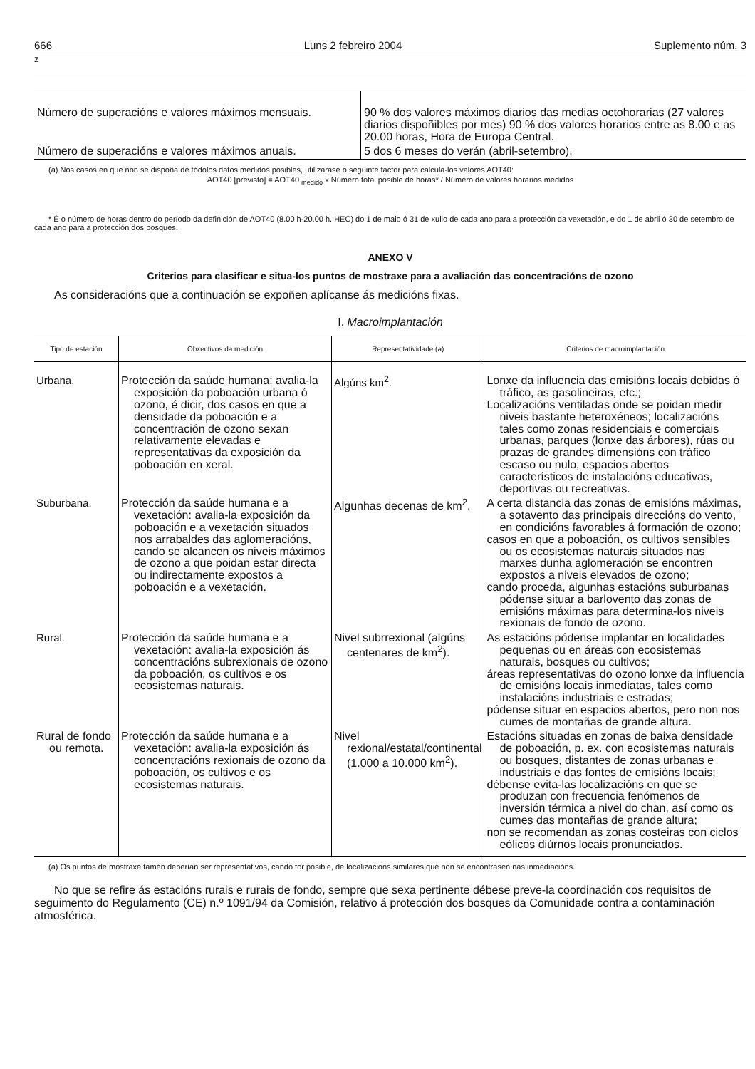666 Luns 2 febreiro 2004 Suplemento núm. 3
z
| Número de superacións e valores máximos mensuais. | 90 % dos valores máximos diarios das medias octohorarias (27 valores diarios dispoñibles por mes) 90 % dos valores horarios entre as 8.00 e as 20.00 horas, Hora de Europa Central. |
| Número de superacións e valores máximos anuais. | 5 dos 6 meses do verán (abril-setembro). |
(a) Nos casos en que non se dispoña de tódolos datos medidos posibles, utilizarase o seguinte factor para calcula-los valores AOT40:
AOT40 [previsto] = AOT40 <sub>medido</sub> x Número total posible de horas* / Número de valores horarios medidos
* É o número de horas dentro do período da definición de AOT40 (8.00 h-20.00 h. HEC) do 1 de maio ó 31 de xullo de cada ano para a protección da vexetación, e do 1 de abril ó 30 de setembro de cada ano para a protección dos bosques.
ANEXO V
Criterios para clasificar e situa-los puntos de mostraxe para a avaliación das concentracións de ozono
As consideracións que a continuación se expoñen aplícanse ás medicións fixas.
I. Macroimplantación
| Tipo de estación | Obxectivos da medición | Representatividade (a) | Criterios de macroimplantación |
| --- | --- | --- | --- |
| Urbana. | Protección da saúde humana: avalia-la exposición da poboación urbana ó ozono, é dicir, dos casos en que a densidade da poboación e a concentración de ozono sexan relativamente elevadas e representativas da exposición da poboación en xeral. | Algúns km<sup>2</sup>. | Lonxe da influencia das emisións locais debidas ó tráfico, as gasolineiras, etc.; Localizacións ventiladas onde se poidan medir niveis bastante heteroxéneos; localizacións tales como zonas residenciais e comerciais urbanas, parques (lonxe das árbores), rúas ou prazas de grandes dimensións con tráfico escaso ou nulo, espacios abertos característicos de instalacións educativas, deportivas ou recreativas. |
| Suburbana. | Protección da saúde humana e a vexetación: avalia-la exposición da poboación e a vexetación situados nos arrabaldes das aglomeracións, cando se alcancen os niveis máximos de ozono a que poidan estar directa ou indirectamente expostos a poboación e a vexetación. | Algunhas decenas de km<sup>2</sup>. | A certa distancia das zonas de emisións máximas, a sotavento das principais direccións do vento, en condicións favorables á formación de ozono; casos en que a poboación, os cultivos sensibles ou os ecosistemas naturais situados nas marxes dunha aglomeración se encontren expostos a niveis elevados de ozono; cando proceda, algunhas estacións suburbanas pódense situar a barlovento das zonas de emisións máximas para determina-los niveis rexionais de fondo de ozono. |
| Rural. | Protección da saúde humana e a vexetación: avalia-la exposición ás concentracións subrexionais de ozono da poboación, os cultivos e os ecosistemas naturais. | Nivel subrrexional (algúns centenares de km<sup>2</sup>). | As estacións pódense implantar en localidades pequenas ou en áreas con ecosistemas naturais, bosques ou cultivos; áreas representativas do ozono lonxe da influencia de emisións locais inmediatas, tales como instalacións industriais e estradas; pódense situar en espacios abertos, pero non nos cumes de montañas de grande altura. |
| Rural de fondo ou remota. | Protección da saúde humana e a vexetación: avalia-la exposición ás concentracións rexionais de ozono da poboación, os cultivos e os ecosistemas naturais. | Nivel rexional/estatal/continental (1.000 a 10.000 km<sup>2</sup>). | Estacións situadas en zonas de baixa densidade de poboación, p. ex. con ecosistemas naturais ou bosques, distantes de zonas urbanas e industriais e das fontes de emisións locais; débense evita-las localizacións en que se produzan con frecuencia fenómenos de inversión térmica a nivel do chan, así como os cumes das montañas de grande altura; non se recomendan as zonas costeiras con ciclos eólicos diúrnos locais pronunciados. |
(a) Os puntos de mostraxe tamén deberían ser representativos, cando for posible, de localizacións similares que non se encontrasen nas inmediacións.
No que se refire ás estacións rurais e rurais de fondo, sempre que sexa pertinente débese preve-la coordinación cos requisitos de seguimento do Regulamento (CE) n.º 1091/94 da Comisión, relativo á protección dos bosques da Comunidade contra a contaminación atmosférica.